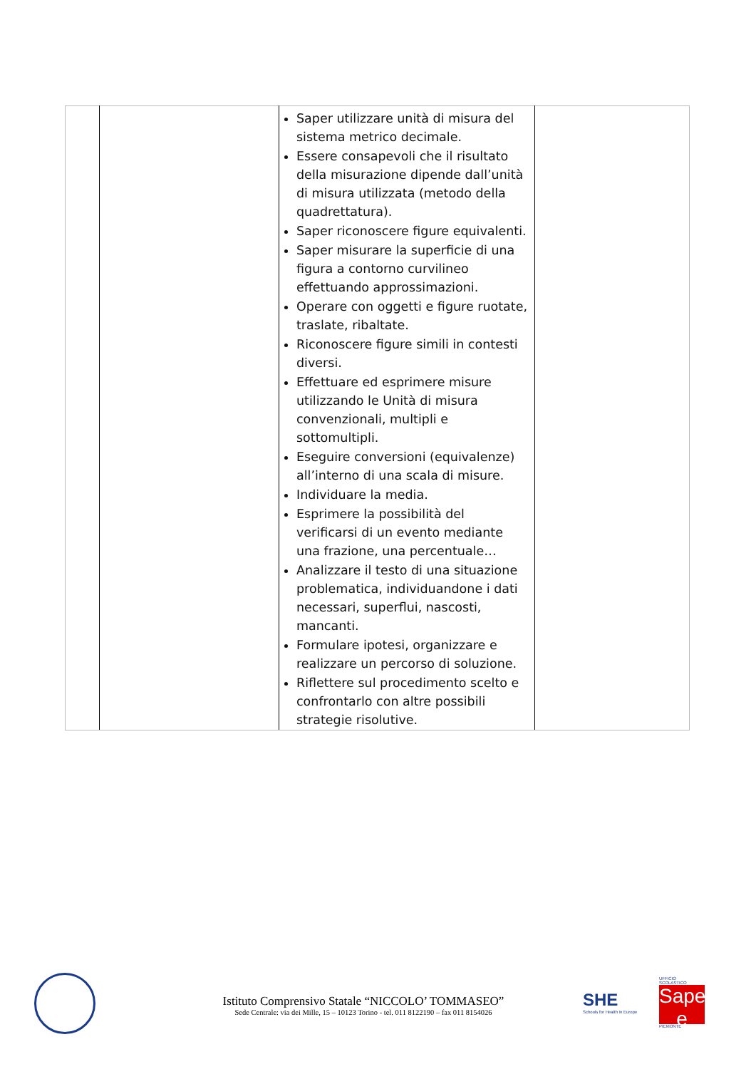| | | Saper utilizzare unità di misura del sistema metrico decimale. Essere consapevoli che il risultato della misurazione dipende dall’unità di misura utilizzata (metodo della quadrettatura). Saper riconoscere figure equivalenti. Saper misurare la superficie di una figura a contorno curvilineo effettuando approssimazioni. Operare con oggetti e figure ruotate, traslate, ribaltate. Riconoscere figure simili in contesti diversi. Effettuare ed esprimere misure utilizzando le Unità di misura convenzionali, multipli e sottomultipli. Eseguire conversioni (equivalenze) all’interno di una scala di misure. Individuare la media. Esprimere la possibilità del verificarsi di un evento mediante una frazione, una percentuale… Analizzare il testo di una situazione problematica, individuandone i dati necessari, superflui, nascosti, mancanti. Formulare ipotesi, organizzare e realizzare un percorso di soluzione. Riflettere sul procedimento scelto e confrontarlo con altre possibili strategie risolutive. | |
Istituto Comprensivo Statale “NICCOLO’ TOMMASEO”
Sede Centrale: via dei Mille, 15 – 10123 Torino - tel. 011 8122190 – fax 011 8154026
SHE
Schools for Health in Europe
UFFICIO SCOLASTICO
Saperi e
PIEMONTE